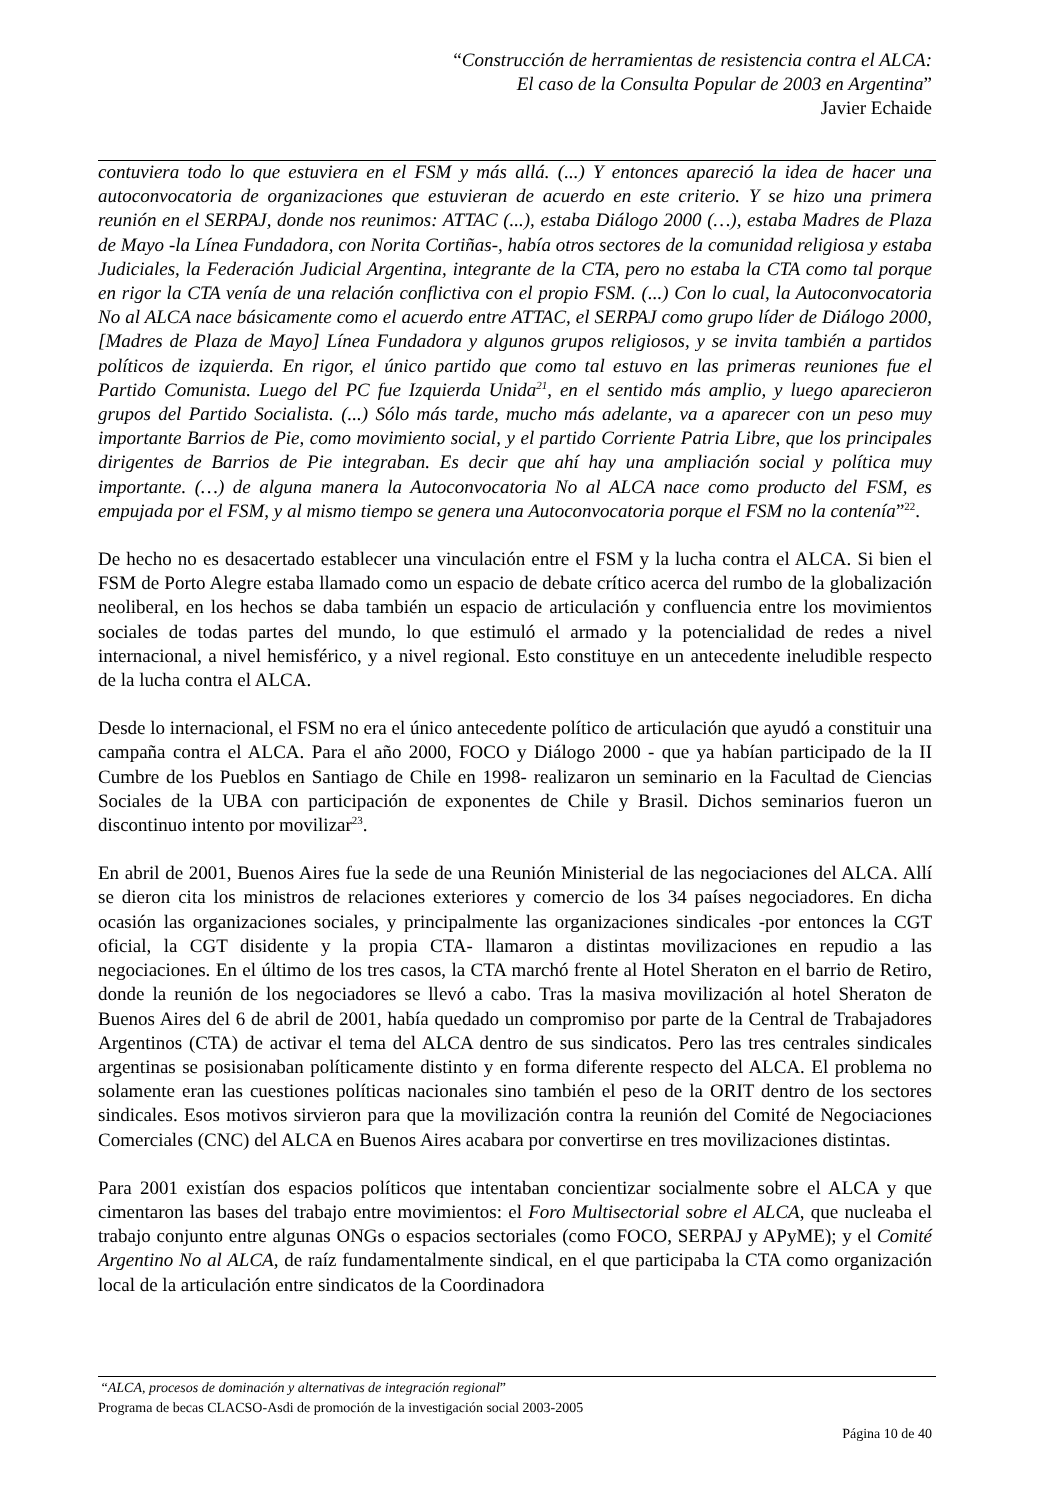“Construcción de herramientas de resistencia contra el ALCA:
El caso de la Consulta Popular de 2003 en Argentina”
Javier Echaide
contuviera todo lo que estuviera en el FSM y más allá. (...) Y entonces apareció la idea de hacer una autoconvocatoria de organizaciones que estuvieran de acuerdo en este criterio. Y se hizo una primera reunión en el SERPAJ, donde nos reunimos: ATTAC (...), estaba Diálogo 2000 (…), estaba Madres de Plaza de Mayo -la Línea Fundadora, con Norita Cortiñas-, había otros sectores de la comunidad religiosa y estaba Judiciales, la Federación Judicial Argentina, integrante de la CTA, pero no estaba la CTA como tal porque en rigor la CTA venía de una relación conflictiva con el propio FSM. (...) Con lo cual, la Autoconvocatoria No al ALCA nace básicamente como el acuerdo entre ATTAC, el SERPAJ como grupo líder de Diálogo 2000, [Madres de Plaza de Mayo] Línea Fundadora y algunos grupos religiosos, y se invita también a partidos políticos de izquierda. En rigor, el único partido que como tal estuvo en las primeras reuniones fue el Partido Comunista. Luego del PC fue Izquierda Unida<sup>21</sup>, en el sentido más amplio, y luego aparecieron grupos del Partido Socialista. (...) Sólo más tarde, mucho más adelante, va a aparecer con un peso muy importante Barrios de Pie, como movimiento social, y el partido Corriente Patria Libre, que los principales dirigentes de Barrios de Pie integraban. Es decir que ahí hay una ampliación social y política muy importante. (…) de alguna manera la Autoconvocatoria No al ALCA nace como producto del FSM, es empujada por el FSM, y al mismo tiempo se genera una Autoconvocatoria porque el FSM no la contenía”<sup>22</sup>.
De hecho no es desacertado establecer una vinculación entre el FSM y la lucha contra el ALCA. Si bien el FSM de Porto Alegre estaba llamado como un espacio de debate crítico acerca del rumbo de la globalización neoliberal, en los hechos se daba también un espacio de articulación y confluencia entre los movimientos sociales de todas partes del mundo, lo que estimuló el armado y la potencialidad de redes a nivel internacional, a nivel hemisférico, y a nivel regional. Esto constituye en un antecedente ineludible respecto de la lucha contra el ALCA.
Desde lo internacional, el FSM no era el único antecedente político de articulación que ayudó a constituir una campaña contra el ALCA. Para el año 2000, FOCO y Diálogo 2000 - que ya habían participado de la II Cumbre de los Pueblos en Santiago de Chile en 1998- realizaron un seminario en la Facultad de Ciencias Sociales de la UBA con participación de exponentes de Chile y Brasil. Dichos seminarios fueron un discontinuo intento por movilizar<sup>23</sup>.
En abril de 2001, Buenos Aires fue la sede de una Reunión Ministerial de las negociaciones del ALCA. Allí se dieron cita los ministros de relaciones exteriores y comercio de los 34 países negociadores. En dicha ocasión las organizaciones sociales, y principalmente las organizaciones sindicales -por entonces la CGT oficial, la CGT disidente y la propia CTA- llamaron a distintas movilizaciones en repudio a las negociaciones. En el último de los tres casos, la CTA marchó frente al Hotel Sheraton en el barrio de Retiro, donde la reunión de los negociadores se llevó a cabo. Tras la masiva movilización al hotel Sheraton de Buenos Aires del 6 de abril de 2001, había quedado un compromiso por parte de la Central de Trabajadores Argentinos (CTA) de activar el tema del ALCA dentro de sus sindicatos. Pero las tres centrales sindicales argentinas se posisionaban políticamente distinto y en forma diferente respecto del ALCA. El problema no solamente eran las cuestiones políticas nacionales sino también el peso de la ORIT dentro de los sectores sindicales. Esos motivos sirvieron para que la movilización contra la reunión del Comité de Negociaciones Comerciales (CNC) del ALCA en Buenos Aires acabara por convertirse en tres movilizaciones distintas.
Para 2001 existían dos espacios políticos que intentaban concientizar socialmente sobre el ALCA y que cimentaron las bases del trabajo entre movimientos: el Foro Multisectorial sobre el ALCA, que nucleaba el trabajo conjunto entre algunas ONGs o espacios sectoriales (como FOCO, SERPAJ y APyME); y el Comité Argentino No al ALCA, de raíz fundamentalmente sindical, en el que participaba la CTA como organización local de la articulación entre sindicatos de la Coordinadora
“ALCA, procesos de dominación y alternativas de integración regional”
Programa de becas CLACSO-Asdi de promoción de la investigación social 2003-2005
Página 10 de 40